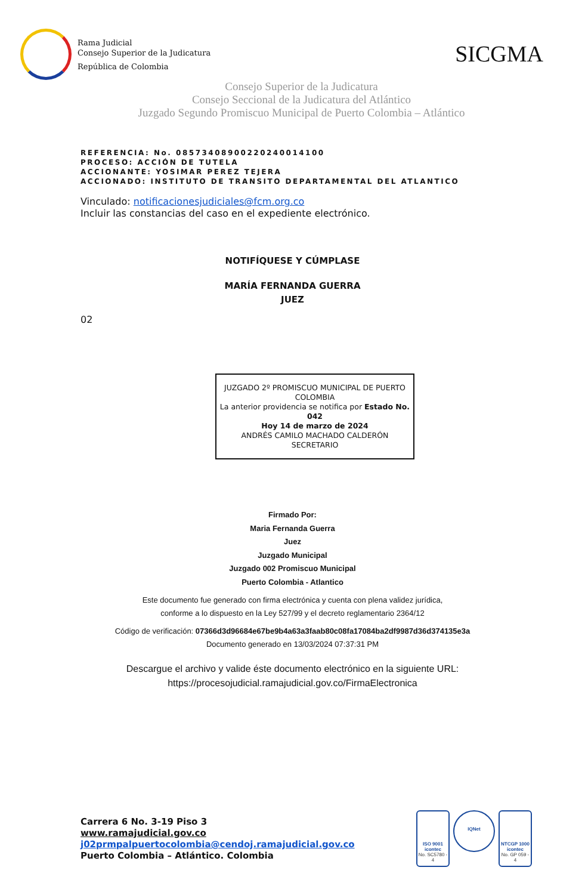Rama Judicial
Consejo Superior de la Judicatura
República de Colombia
SICGMA
Consejo Superior de la Judicatura
Consejo Seccional de la Judicatura del Atlántico
Juzgado Segundo Promiscuo Municipal de Puerto Colombia – Atlántico
REFERENCIA: No. 08573408900220240014100
PROCESO: ACCIÓN DE TUTELA
ACCIONANTE: YOSIMAR PEREZ TEJERA
ACCIONADO: INSTITUTO DE TRANSITO DEPARTAMENTAL DEL ATLANTICO
Vinculado: notificacionesjudiciales@fcm.org.co
Incluir las constancias del caso en el expediente electrónico.
NOTIFÍQUESE Y CÚMPLASE
MARÍA FERNANDA GUERRA
JUEZ
02
JUZGADO 2º PROMISCUO MUNICIPAL DE PUERTO COLOMBIA
La anterior providencia se notifica por Estado No. 042
Hoy 14 de marzo de 2024
ANDRÉS CAMILO MACHADO CALDERÓN
SECRETARIO
Firmado Por:
Maria Fernanda Guerra
Juez
Juzgado Municipal
Juzgado 002 Promiscuo Municipal
Puerto Colombia - Atlantico
Este documento fue generado con firma electrónica y cuenta con plena validez jurídica,
conforme a lo dispuesto en la Ley 527/99 y el decreto reglamentario 2364/12
Código de verificación: 07366d3d96684e67be9b4a63a3faab80c08fa17084ba2df9987d36d374135e3a
Documento generado en 13/03/2024 07:37:31 PM
Descargue el archivo y valide éste documento electrónico en la siguiente URL:
https://procesojudicial.ramajudicial.gov.co/FirmaElectronica
Carrera 6 No. 3-19 Piso 3
www.ramajudicial.gov.co
j02prmpalpuertocolombia@cendoj.ramajudicial.gov.co
Puerto Colombia – Atlántico. Colombia
ISO 9001
icontec
No. SC5780 - 4
IQNet
NTCGP 1000
icontec
No. GP 059 - 4